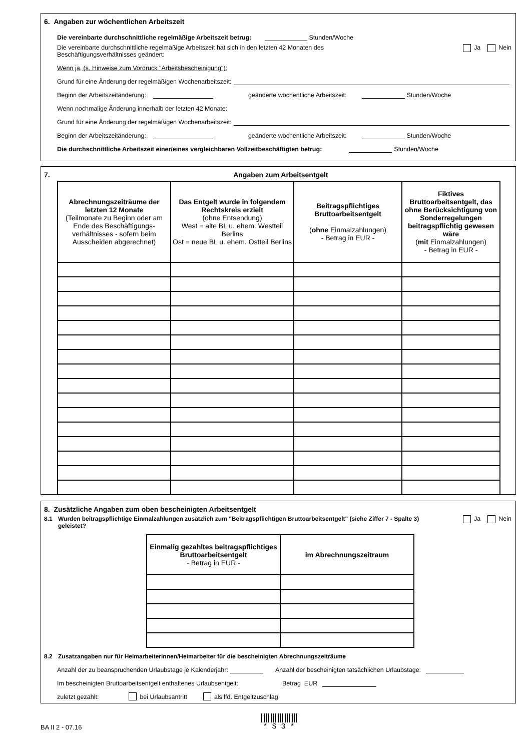6. Angaben zur wöchentlichen Arbeitszeit
Die vereinbarte durchschnittliche regelmäßige Arbeitszeit betrug: Stunden/Woche
Die vereinbarte durchschnittliche regelmäßige Arbeitszeit hat sich in den letzten 42 Monaten des Beschäftigungsverhältnisses geändert: Ja Nein
Wenn ja, (s. Hinweise zum Vordruck "Arbeitsbescheinigung"):
Grund für eine Änderung der regelmäßigen Wochenarbeitszeit:
Beginn der Arbeitszeitänderung: geänderte wöchentliche Arbeitszeit: Stunden/Woche
Wenn nochmalige Änderung innerhalb der letzten 42 Monate:
Grund für eine Änderung der regelmäßigen Wochenarbeitszeit:
Beginn der Arbeitszeitänderung: geänderte wöchentliche Arbeitszeit: Stunden/Woche
Die durchschnittliche Arbeitszeit einer/eines vergleichbaren Vollzeitbeschäftigten betrug: Stunden/Woche
7. Angaben zum Arbeitsentgelt
| Abrechnungszeiträume der letzten 12 Monate (Teilmonate zu Beginn oder am Ende des Beschäftigungs-verhältnisses - sofern beim Ausscheiden abgerechnet) | Das Entgelt wurde in folgendem Rechtskreis erzielt (ohne Entsendung) West = alte BL u. ehem. Westteil Berlins Ost = neue BL u. ehem. Ostteil Berlins | Beitragspflichtiges Bruttoarbeitsentgelt ( ohne Einmalzahlungen) - Betrag in EUR - | Fiktives Bruttoarbeitsentgelt, das ohne Berücksichtigung von Sonderregelungen beitragspflichtig gewesen wäre ( mit Einmalzahlungen) - Betrag in EUR - |
| --- | --- | --- | --- |
8. Zusätzliche Angaben zum oben bescheinigten Arbeitsentgelt
8.1 Wurden beitragspflichtige Einmalzahlungen zusätzlich zum "Beitragspflichtigen Bruttoarbeitsentgelt" (siehe Ziffer 7 - Spalte 3) geleistet? Ja Nein
| Einmalig gezahltes beitragspflichtiges Bruttoarbeitsentgelt - Betrag in EUR - | im Abrechnungszeitraum |
| --- | --- |
8.2 Zusatzangaben nur für Heimarbeiterinnen/Heimarbeiter für die bescheinigten Abrechnungszeiträume
Anzahl der zu beanspruchenden Urlaubstage je Kalenderjahr: Anzahl der bescheinigten tatsächlichen Urlaubstage:
Im bescheinigten Bruttoarbeitsentgelt enthaltenes Urlaubsentgelt: Betrag EUR
zuletzt gezahlt: bei Urlaubsantritt als lfd. Entgeltzuschlag
BA II 2 - 07.16 * S 3 *